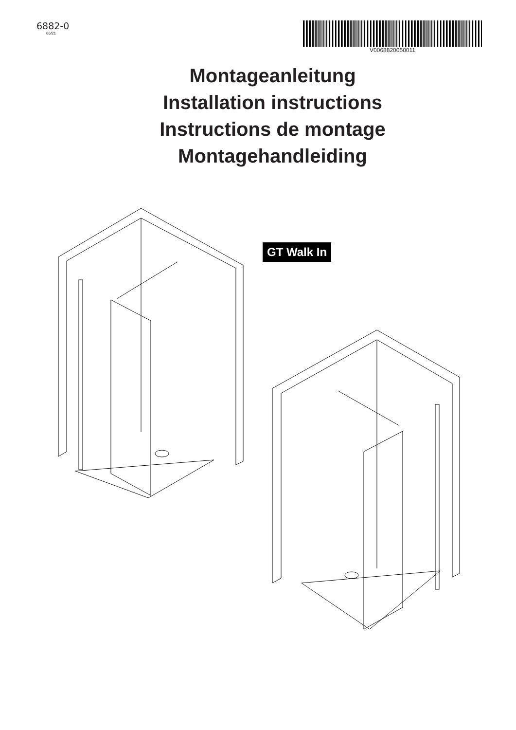6882-0
06/21
V0068820050011
Montageanleitung
Installation instructions
Instructions de montage
Montagehandleiding
GT Walk In